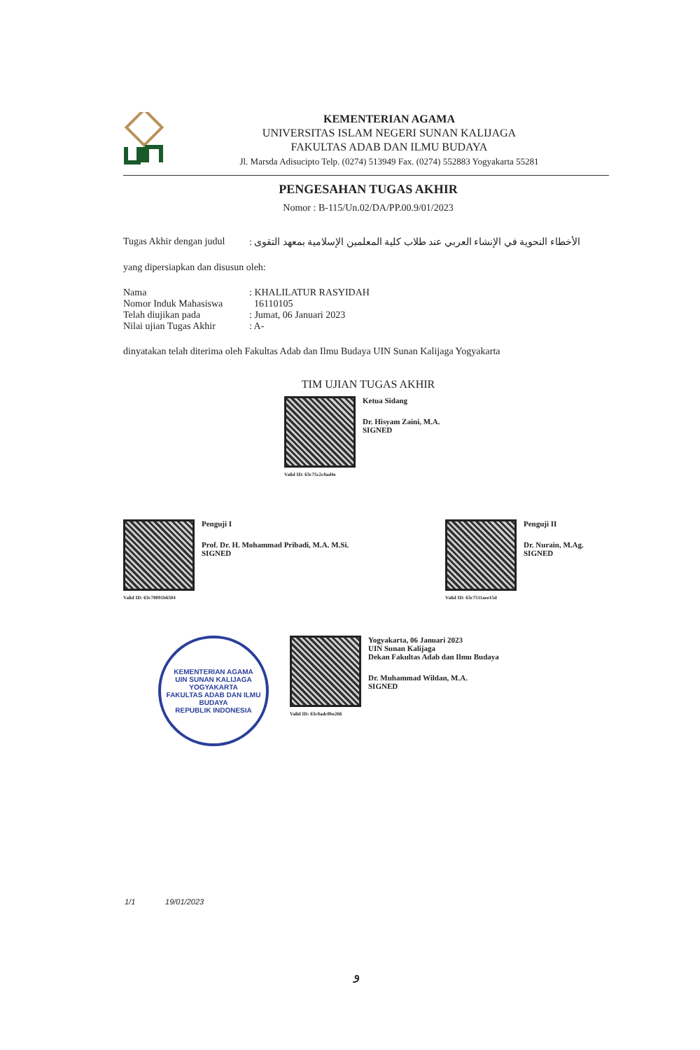KEMENTERIAN AGAMA
UNIVERSITAS ISLAM NEGERI SUNAN KALIJAGA
FAKULTAS ADAB DAN ILMU BUDAYA
Jl. Marsda Adisucipto Telp. (0274) 513949 Fax. (0274) 552883 Yogyakarta 55281
PENGESAHAN TUGAS AKHIR
Nomor : B-115/Un.02/DA/PP.00.9/01/2023
Tugas Akhir dengan judul
الأخطاء النحوية في الإنشاء العربي عند طلاب كلية المعلمين الإسلامية بمعهد التقوى :
yang dipersiapkan dan disusun oleh:
Nama : KHALILATUR RASYIDAH
Nomor Induk Mahasiswa 16110105
Telah diujikan pada : Jumat, 06 Januari 2023
Nilai ujian Tugas Akhir
: A-
dinyatakan telah diterima oleh Fakultas Adab dan Ilmu Budaya UIN Sunan Kalijaga Yogyakarta
TIM UJIAN TUGAS AKHIR
Valid ID: 63c75c2c8ad4e
Ketua Sidang
Dr. Hisyam Zaini, M.A.
SIGNED
Valid ID: 63c78091b6504
Penguji I
Prof. Dr. H. Mohammad Pribadi, M.A. M.Si.
SIGNED
Valid ID: 63c7511aee15d
Penguji II
Dr. Nurain, M.Ag.
SIGNED
KEMENTERIAN AGAMA
UIN SUNAN KALIJAGA YOGYAKARTA
FAKULTAS ADAB DAN ILMU BUDAYA
REPUBLIK INDONESIA
Valid ID: 63c8adc0be266
Yogyakarta, 06 Januari 2023
UIN Sunan Kalijaga
Dekan Fakultas Adab dan Ilmu Budaya
Dr. Muhammad Wildan, M.A.
SIGNED
1/1 19/01/2023
و